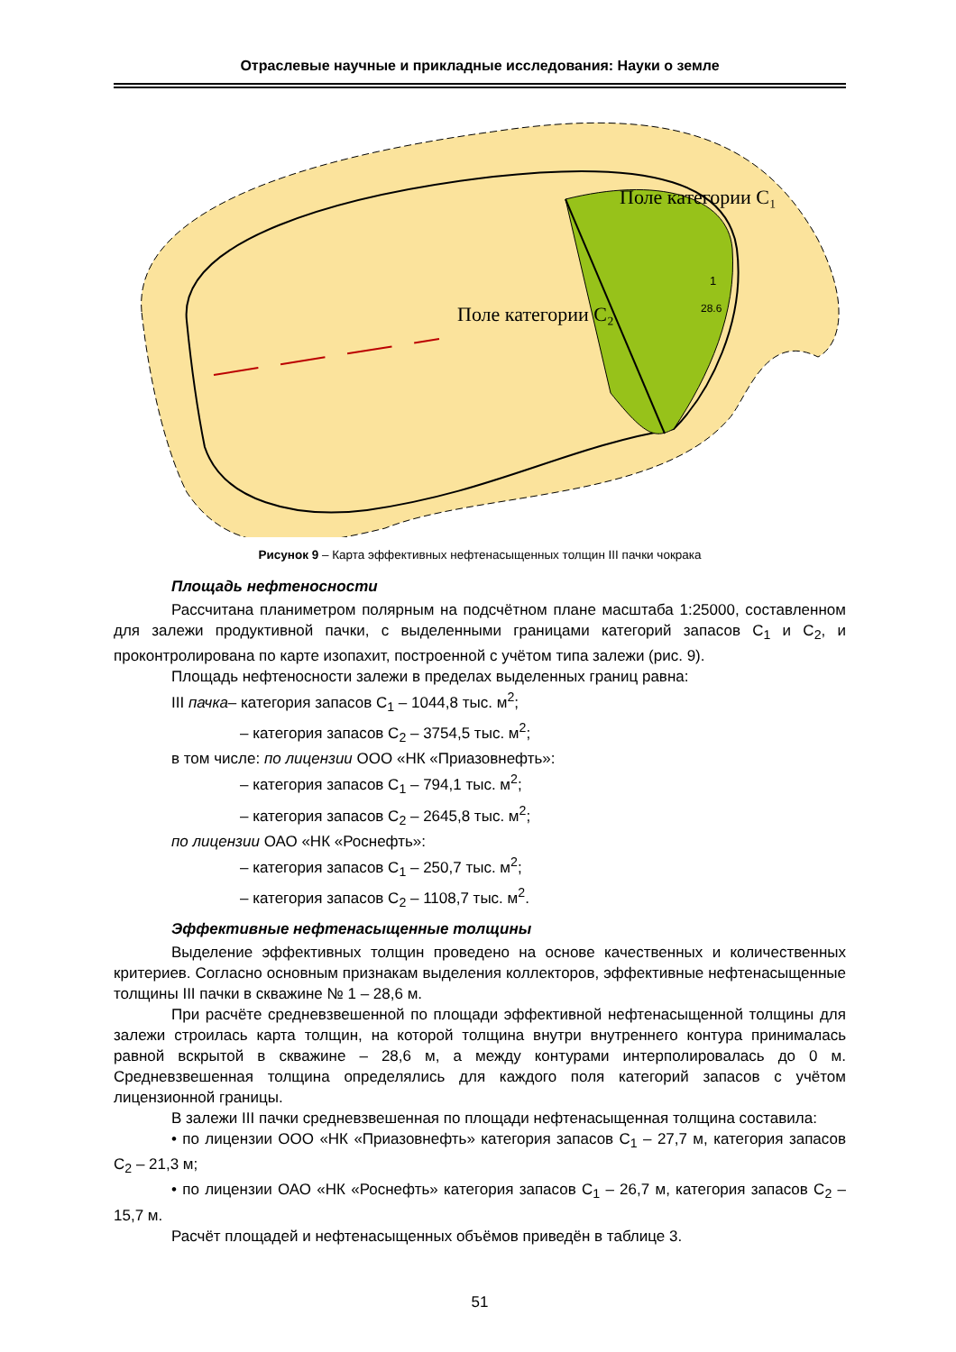Отраслевые научные и прикладные исследования: Науки о земле
Поле категории C₂
Поле категории C₁
1
28.6
Рисунок 9 – Карта эффективных нефтенасыщенных толщин III пачки чокрака
Площадь нефтеносности
Рассчитана планиметром полярным на подсчётном плане масштаба 1:25000, составленном для залежи продуктивной пачки, с выделенными границами категорий запасов C<sub>1</sub> и C<sub>2</sub>, и проконтролирована по карте изопахит, построенной с учётом типа залежи (рис. 9).
Площадь нефтеносности залежи в пределах выделенных границ равна:
III пачка– категория запасов C<sub>1</sub> – 1044,8 тыс. м<sup>2</sup>;
– категория запасов C<sub>2</sub> – 3754,5 тыс. м<sup>2</sup>;
в том числе: по лицензии ООО «НК «Приазовнефть»:
– категория запасов C<sub>1</sub> – 794,1 тыс. м<sup>2</sup>;
– категория запасов C<sub>2</sub> – 2645,8 тыс. м<sup>2</sup>;
по лицензии ОАО «НК «Роснефть»:
– категория запасов C<sub>1</sub> – 250,7 тыс. м<sup>2</sup>;
– категория запасов C<sub>2</sub> – 1108,7 тыс. м<sup>2</sup>.
Эффективные нефтенасыщенные толщины
Выделение эффективных толщин проведено на основе качественных и количественных критериев. Согласно основным признакам выделения коллекторов, эффективные нефтенасыщенные толщины III пачки в скважине № 1 – 28,6 м.
При расчёте средневзвешенной по площади эффективной нефтенасыщенной толщины для залежи строилась карта толщин, на которой толщина внутри внутреннего контура принималась равной вскрытой в скважине – 28,6 м, а между контурами интерполировалась до 0 м. Средневзвешенная толщина определялись для каждого поля категорий запасов с учётом лицензионной границы.
В залежи III пачки средневзвешенная по площади нефтенасыщенная толщина составила:
• по лицензии ООО «НК «Приазовнефть» категория запасов C<sub>1</sub> – 27,7 м, категория запасов C<sub>2</sub> – 21,3 м;
• по лицензии ОАО «НК «Роснефть» категория запасов C<sub>1</sub> – 26,7 м, категория запасов C<sub>2</sub> – 15,7 м.
Расчёт площадей и нефтенасыщенных объёмов приведён в таблице 3.
51